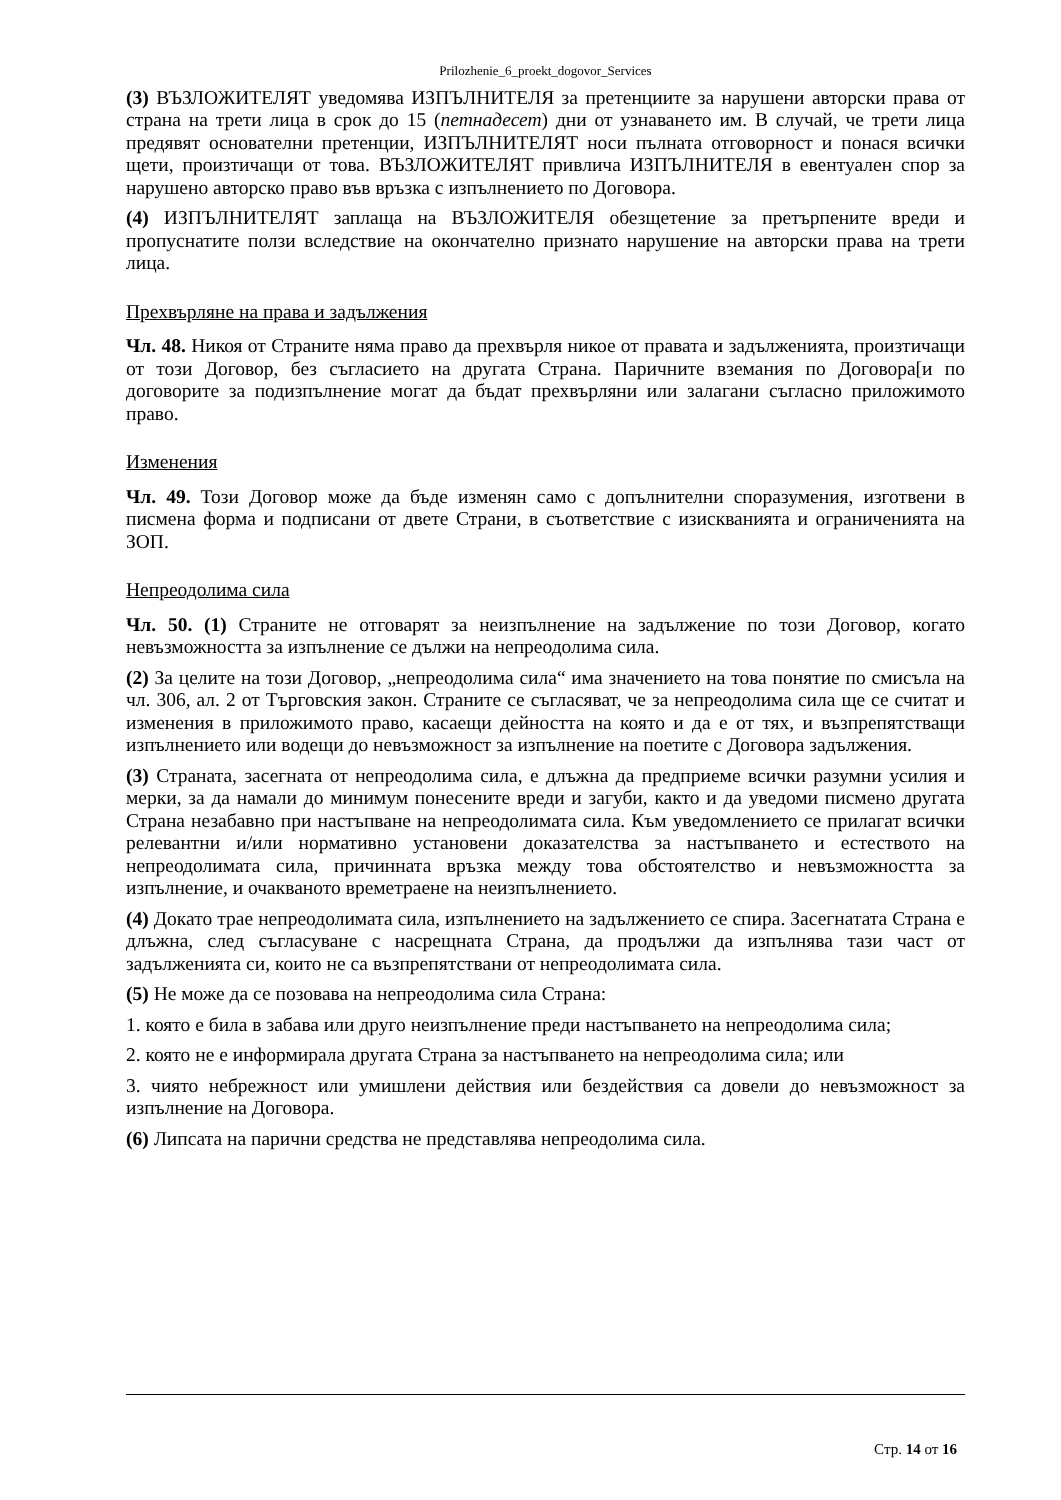Prilozhenie_6_proekt_dogovor_Services
(3) ВЪЗЛОЖИТЕЛЯТ уведомява ИЗПЪЛНИТЕЛЯ за претенциите за нарушени авторски права от страна на трети лица в срок до 15 (петнадесет) дни от узнаването им. В случай, че трети лица предявят основателни претенции, ИЗПЪЛНИТЕЛЯТ носи пълната отговорност и понася всички щети, произтичащи от това. ВЪЗЛОЖИТЕЛЯТ привлича ИЗПЪЛНИТЕЛЯ в евентуален спор за нарушено авторско право във връзка с изпълнението по Договора.
(4) ИЗПЪЛНИТЕЛЯТ заплаща на ВЪЗЛОЖИТЕЛЯ обезщетение за претърпените вреди и пропуснатите ползи вследствие на окончателно признато нарушение на авторски права на трети лица.
Прехвърляне на права и задължения
Чл. 48. Никоя от Страните няма право да прехвърля никое от правата и задълженията, произтичащи от този Договор, без съгласието на другата Страна. Паричните вземания по Договора[и по договорите за подизпълнение могат да бъдат прехвърляни или залагани съгласно приложимото право.
Изменения
Чл. 49. Този Договор може да бъде изменян само с допълнителни споразумения, изготвени в писмена форма и подписани от двете Страни, в съответствие с изискванията и ограниченията на ЗОП.
Непреодолима сила
Чл. 50. (1) Страните не отговарят за неизпълнение на задължение по този Договор, когато невъзможността за изпълнение се дължи на непреодолима сила.
(2) За целите на този Договор, „непреодолима сила“ има значението на това понятие по смисъла на чл. 306, ал. 2 от Търговския закон. Страните се съгласяват, че за непреодолима сила ще се считат и изменения в приложимото право, касаещи дейността на която и да е от тях, и възпрепятстващи изпълнението или водещи до невъзможност за изпълнение на поетите с Договора задължения.
(3) Страната, засегната от непреодолима сила, е длъжна да предприеме всички разумни усилия и мерки, за да намали до минимум понесените вреди и загуби, както и да уведоми писмено другата Страна незабавно при настъпване на непреодолимата сила. Към уведомлението се прилагат всички релевантни и/или нормативно установени доказателства за настъпването и естеството на непреодолимата сила, причинната връзка между това обстоятелство и невъзможността за изпълнение, и очакваното времетраене на неизпълнението.
(4) Докато трае непреодолимата сила, изпълнението на задължението се спира. Засегнатата Страна е длъжна, след съгласуване с насрещната Страна, да продължи да изпълнява тази част от задълженията си, които не са възпрепятствани от непреодолимата сила.
(5) Не може да се позовава на непреодолима сила Страна:
1. която е била в забава или друго неизпълнение преди настъпването на непреодолима сила;
2. която не е информирала другата Страна за настъпването на непреодолима сила; или
3. чиято небрежност или умишлени действия или бездействия са довели до невъзможност за изпълнение на Договора.
(6) Липсата на парични средства не представлява непреодолима сила.
Стр. 14 от 16